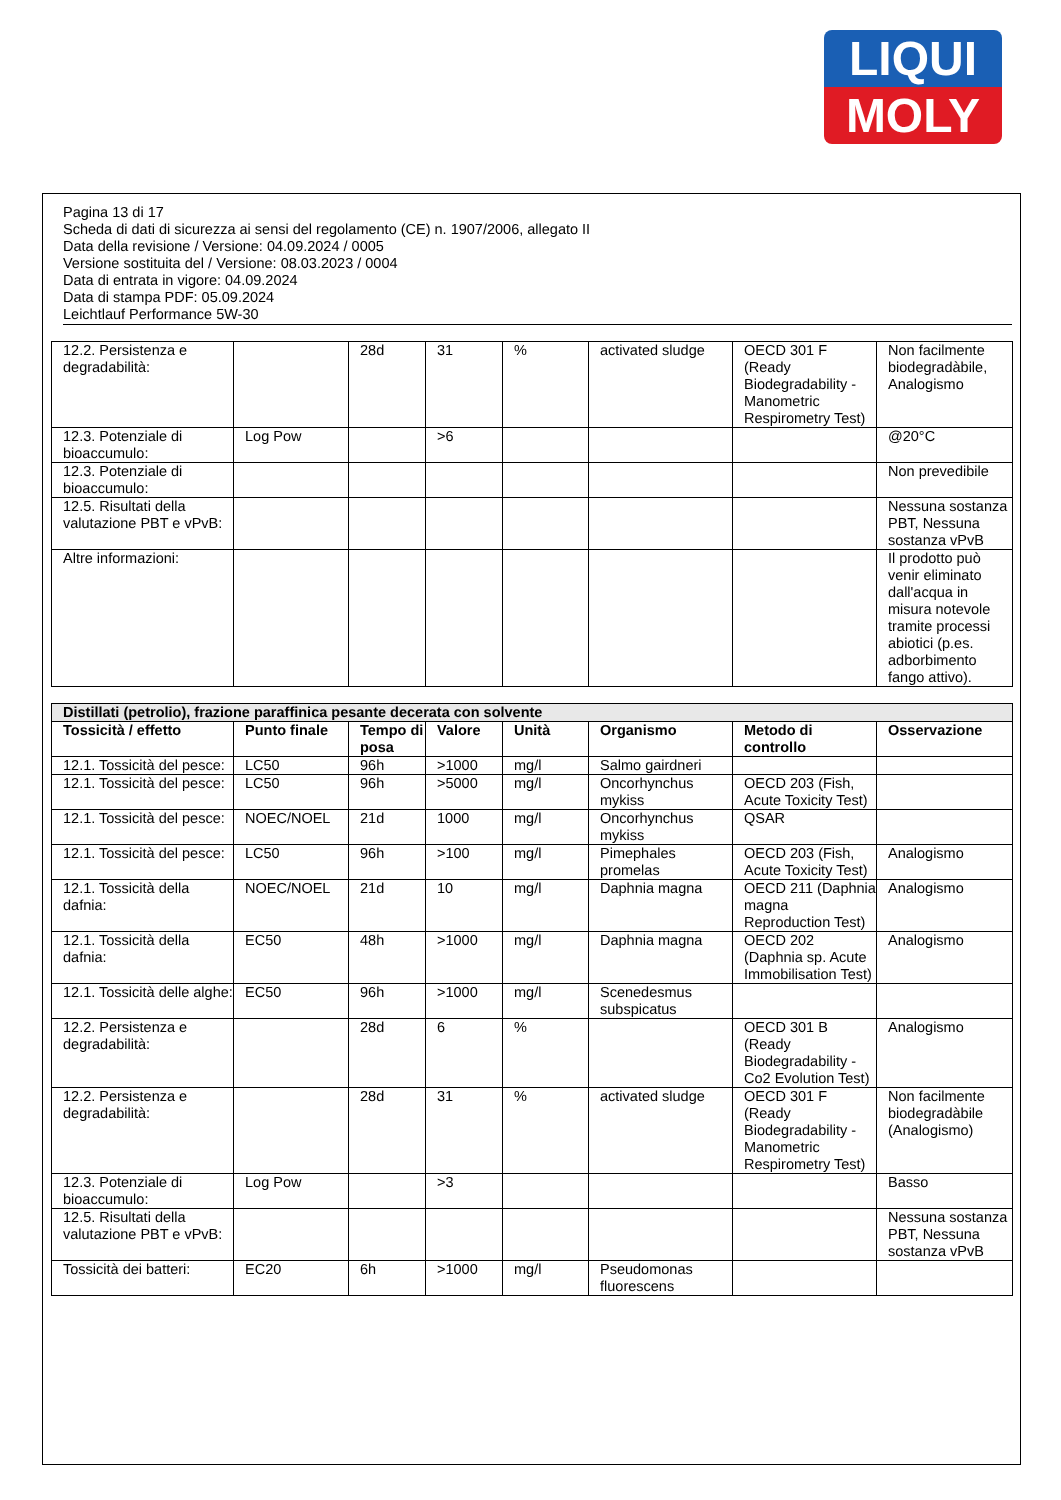LIQUI
MOLY
Pagina 13 di 17
Scheda di dati di sicurezza ai sensi del regolamento (CE) n. 1907/2006, allegato II
Data della revisione / Versione: 04.09.2024 / 0005
Versione sostituita del / Versione: 08.03.2023 / 0004
Data di entrata in vigore: 04.09.2024
Data di stampa PDF: 05.09.2024
Leichtlauf Performance 5W-30
| 12.2. Persistenza e degradabilità: | | 28d | 31 | % | activated sludge | OECD 301 F (Ready Biodegradability - Manometric Respirometry Test) | Non facilmente biodegradàbile, Analogismo |
| 12.3. Potenziale di bioaccumulo: | Log Pow | | >6 | | | | @20°C |
| 12.3. Potenziale di bioaccumulo: | | | | | | | Non prevedibile |
| 12.5. Risultati della valutazione PBT e vPvB: | | | | | | | Nessuna sostanza PBT, Nessuna sostanza vPvB |
| Altre informazioni: | | | | | | | Il prodotto può venir eliminato dall'acqua in misura notevole tramite processi abiotici (p.es. adborbimento fango attivo). |
| Distillati (petrolio), frazione paraffinica pesante decerata con solvente | | | | | | | |
| --- | --- | --- | --- | --- | --- | --- | --- |
| Tossicità / effetto | Punto finale | Tempo di posa | Valore | Unità | Organismo | Metodo di controllo | Osservazione |
| 12.1. Tossicità del pesce: | LC50 | 96h | >1000 | mg/l | Salmo gairdneri | | |
| 12.1. Tossicità del pesce: | LC50 | 96h | >5000 | mg/l | Oncorhynchus mykiss | OECD 203 (Fish, Acute Toxicity Test) | |
| 12.1. Tossicità del pesce: | NOEC/NOEL | 21d | 1000 | mg/l | Oncorhynchus mykiss | QSAR | |
| 12.1. Tossicità del pesce: | LC50 | 96h | >100 | mg/l | Pimephales promelas | OECD 203 (Fish, Acute Toxicity Test) | Analogismo |
| 12.1. Tossicità della dafnia: | NOEC/NOEL | 21d | 10 | mg/l | Daphnia magna | OECD 211 (Daphnia magna Reproduction Test) | Analogismo |
| 12.1. Tossicità della dafnia: | EC50 | 48h | >1000 | mg/l | Daphnia magna | OECD 202 (Daphnia sp. Acute Immobilisation Test) | Analogismo |
| 12.1. Tossicità delle alghe: | EC50 | 96h | >1000 | mg/l | Scenedesmus subspicatus | | |
| 12.2. Persistenza e degradabilità: | | 28d | 6 | % | | OECD 301 B (Ready Biodegradability - Co2 Evolution Test) | Analogismo |
| 12.2. Persistenza e degradabilità: | | 28d | 31 | % | activated sludge | OECD 301 F (Ready Biodegradability - Manometric Respirometry Test) | Non facilmente biodegradàbile (Analogismo) |
| 12.3. Potenziale di bioaccumulo: | Log Pow | | >3 | | | | Basso |
| 12.5. Risultati della valutazione PBT e vPvB: | | | | | | | Nessuna sostanza PBT, Nessuna sostanza vPvB |
| Tossicità dei batteri: | EC20 | 6h | >1000 | mg/l | Pseudomonas fluorescens | | |